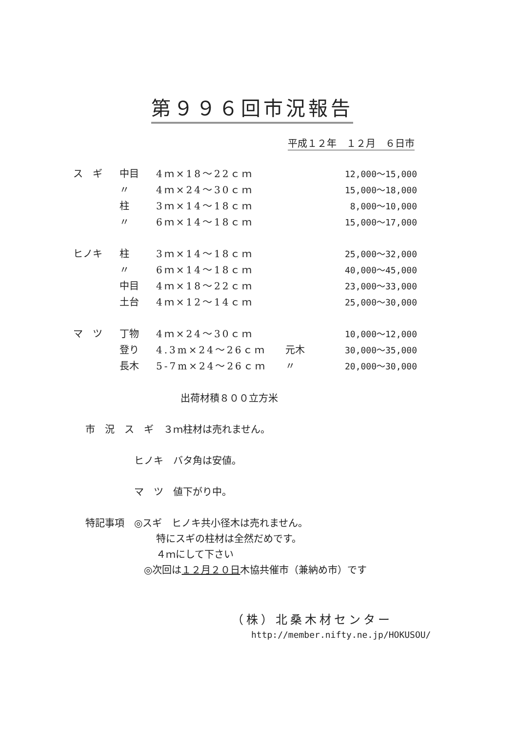第９９６回市況報告
平成１２年　１２月　６日市
| ス ギ | 中目 | 4ｍ×18～22ｃｍ | | 12,000～15,000 |
| | 〃 | 4ｍ×24～30ｃｍ | | 15,000～18,000 |
| | 柱 | 3ｍ×14～18ｃｍ | | 8,000～10,000 |
| | 〃 | 6ｍ×14～18ｃｍ | | 15,000～17,000 |
| ヒノキ | 柱 | 3ｍ×14～18ｃｍ | | 25,000～32,000 |
| | 〃 | 6ｍ×14～18ｃｍ | | 40,000～45,000 |
| | 中目 | 4ｍ×18～22ｃｍ | | 23,000～33,000 |
| | 土台 | 4ｍ×12～14ｃｍ | | 25,000～30,000 |
| マ ツ | 丁物 | 4ｍ×24～30ｃｍ | | 10,000～12,000 |
| | 登り | 4.3m×24～26ｃｍ | 元木 | 30,000～35,000 |
| | 長木 | 5-7m×24～26ｃｍ | 〃 | 20,000～30,000 |
出荷材積８００立方米
市　況　ス　ギ　３ｍ柱材は売れません。
ヒノキ　バタ角は安値。
マ　ツ　値下がり中。
特記事項　◎スギ　ヒノキ共小径木は売れません。
特にスギの柱材は全然だめです。
４ｍにして下さい
◎次回は１２月２０日木協共催市（兼納め市）です
（株）北桑木材センター
http://member.nifty.ne.jp/HOKUSOU/